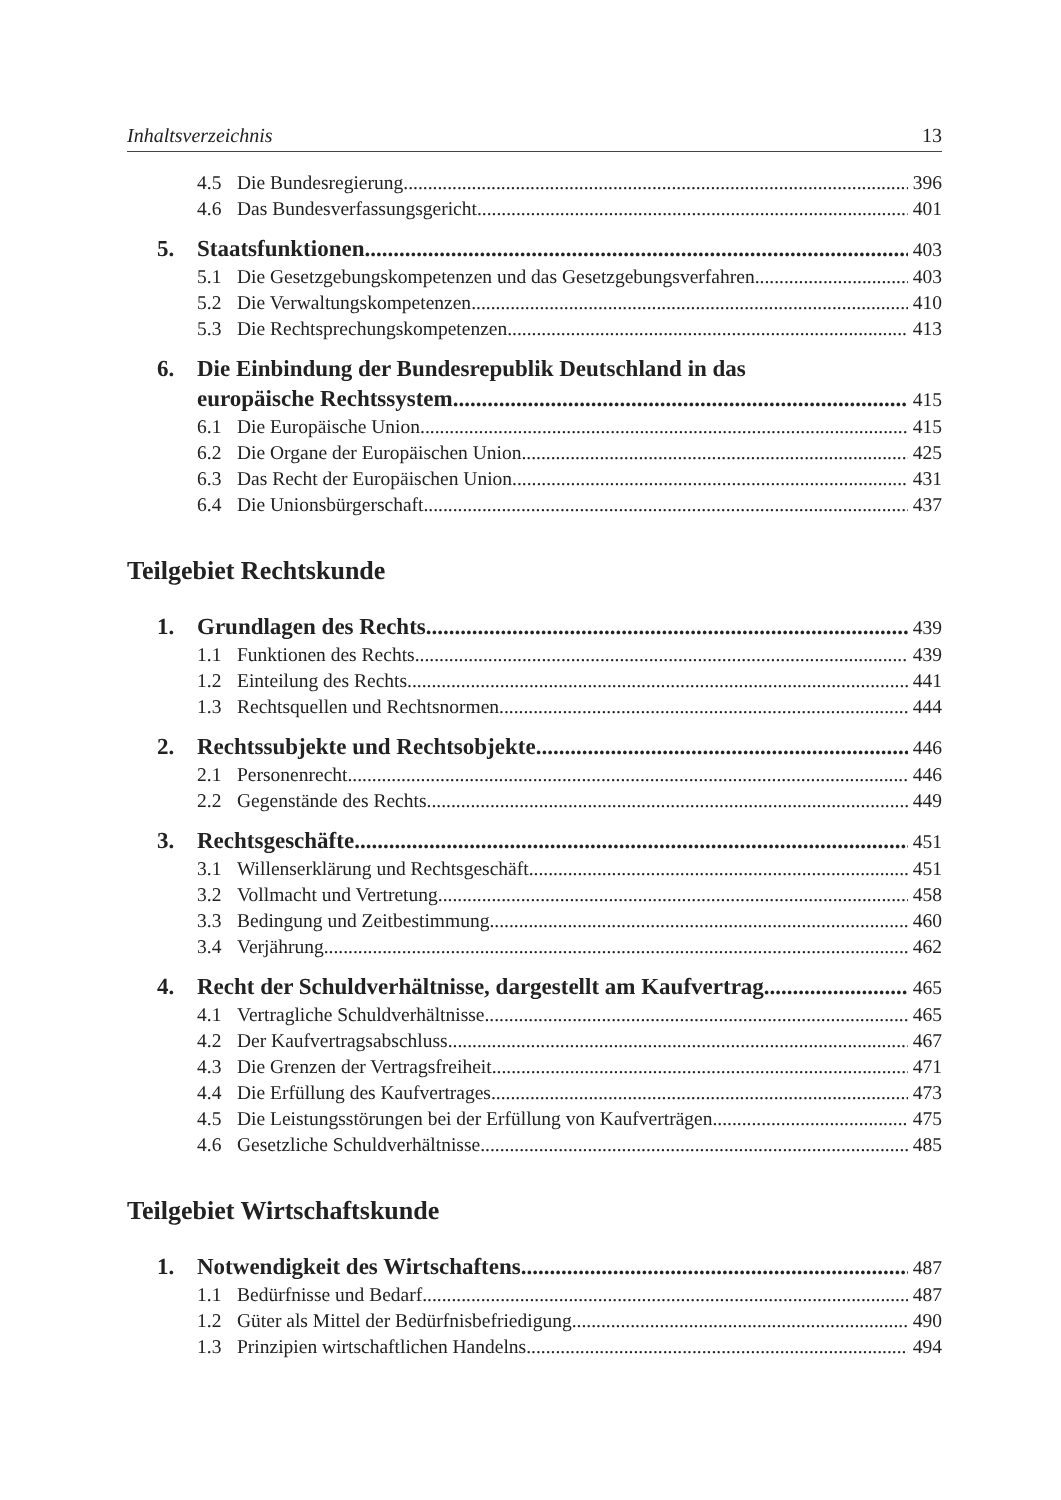Inhaltsverzeichnis 13
4.5 Die Bundesregierung 396
4.6 Das Bundesverfassungsgericht 401
5. Staatsfunktionen 403
5.1 Die Gesetzgebungskompetenzen und das Gesetzgebungsverfahren 403
5.2 Die Verwaltungskompetenzen 410
5.3 Die Rechtsprechungskompetenzen 413
6. Die Einbindung der Bundesrepublik Deutschland in das
europäische Rechtssystem 415
6.1 Die Europäische Union 415
6.2 Die Organe der Europäischen Union 425
6.3 Das Recht der Europäischen Union 431
6.4 Die Unionsbürgerschaft 437
Teilgebiet Rechtskunde
1. Grundlagen des Rechts 439
1.1 Funktionen des Rechts 439
1.2 Einteilung des Rechts 441
1.3 Rechtsquellen und Rechtsnormen 444
2. Rechtssubjekte und Rechtsobjekte 446
2.1 Personenrecht 446
2.2 Gegenstände des Rechts 449
3. Rechtsgeschäfte 451
3.1 Willenserklärung und Rechtsgeschäft 451
3.2 Vollmacht und Vertretung 458
3.3 Bedingung und Zeitbestimmung 460
3.4 Verjährung 462
4. Recht der Schuldverhältnisse, dargestellt am Kaufvertrag 465
4.1 Vertragliche Schuldverhältnisse 465
4.2 Der Kaufvertragsabschluss 467
4.3 Die Grenzen der Vertragsfreiheit 471
4.4 Die Erfüllung des Kaufvertrages 473
4.5 Die Leistungsstörungen bei der Erfüllung von Kaufverträgen 475
4.6 Gesetzliche Schuldverhältnisse 485
Teilgebiet Wirtschaftskunde
1. Notwendigkeit des Wirtschaftens 487
1.1 Bedürfnisse und Bedarf 487
1.2 Güter als Mittel der Bedürfnisbefriedigung 490
1.3 Prinzipien wirtschaftlichen Handelns 494